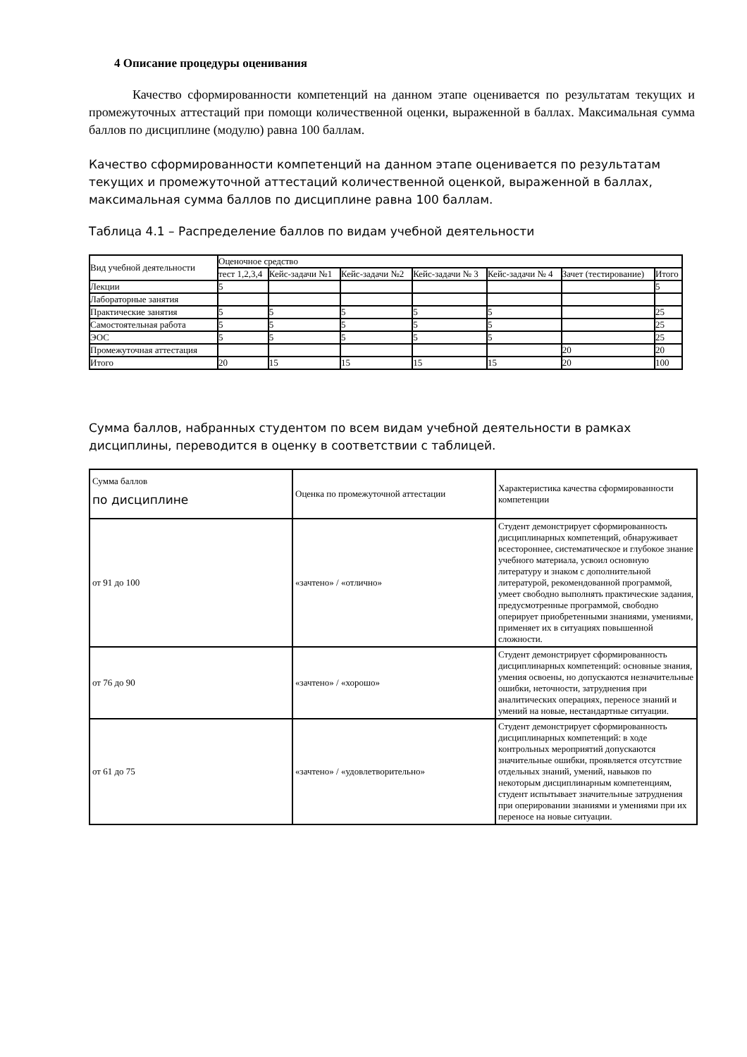4 Описание процедуры оценивания
Качество сформированности компетенций на данном этапе оценивается по результатам текущих и промежуточных аттестаций при помощи количественной оценки, выраженной в баллах. Максимальная сумма баллов по дисциплине (модулю) равна 100 баллам.
Качество сформированности компетенций на данном этапе оценивается по результатам текущих и промежуточной аттестаций количественной оценкой, выраженной в баллах, максимальная сумма баллов по дисциплине равна 100 баллам.
Таблица 4.1 – Распределение баллов по видам учебной деятельности
| Вид учебной деятельности | Оценочное средство | | | | | | |
| | тест 1,2,3,4 | Кейс-задачи №1 | Кейс-задачи №2 | Кейс-задачи № 3 | Кейс-задачи № 4 | Зачет (тестирование) | Итого |
| Лекции | 5 | | | | | | 5 |
| Лабораторные занятия | | | | | | | |
| Практические занятия | 5 | 5 | 5 | 5 | 5 | | 25 |
| Самостоятельная работа | 5 | 5 | 5 | 5 | 5 | | 25 |
| ЭОС | 5 | 5 | 5 | 5 | 5 | | 25 |
| Промежуточная аттестация | | | | | | 20 | 20 |
| Итого | 20 | 15 | 15 | 15 | 15 | 20 | 100 |
Сумма баллов, набранных студентом по всем видам учебной деятельности в рамках дисциплины, переводится в оценку в соответствии с таблицей.
| Сумма баллов по дисциплине | Оценка по промежуточной аттестации | Характеристика качества сформированности компетенции |
| от 91 до 100 | «зачтено» / «отлично» | Студент демонстрирует сформированность дисциплинарных компетенций, обнаруживает всестороннее, систематическое и глубокое знание учебного материала, усвоил основную литературу и знаком с дополнительной литературой, рекомендованной программой, умеет свободно выполнять практические задания, предусмотренные программой, свободно оперирует приобретенными знаниями, умениями, применяет их в ситуациях повышенной сложности. |
| от 76 до 90 | «зачтено» / «хорошо» | Студент демонстрирует сформированность дисциплинарных компетенций: основные знания, умения освоены, но допускаются незначительные ошибки, неточности, затруднения при аналитических операциях, переносе знаний и умений на новые, нестандартные ситуации. |
| от 61 до 75 | «зачтено» / «удовлетворительно» | Студент демонстрирует сформированность дисциплинарных компетенций: в ходе контрольных мероприятий допускаются значительные ошибки, проявляется отсутствие отдельных знаний, умений, навыков по некоторым дисциплинарным компетенциям, студент испытывает значительные затруднения при оперировании знаниями и умениями при их переносе на новые ситуации. |